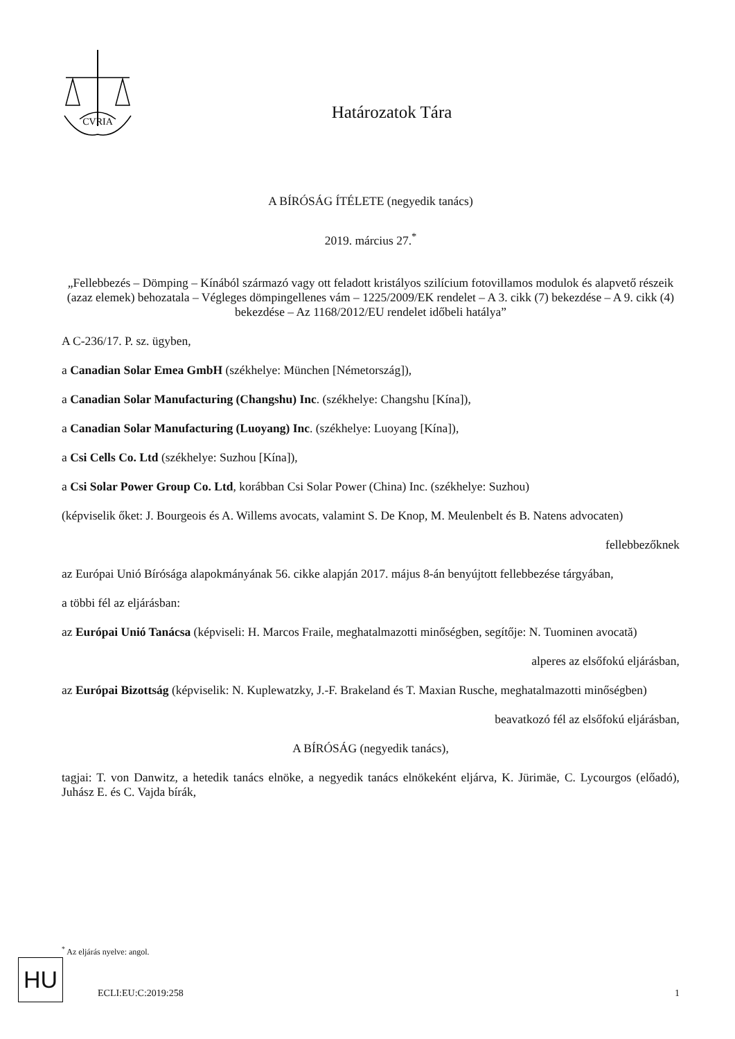CVRIA
Határozatok Tára
A BÍRÓSÁG ÍTÉLETE (negyedik tanács)
2019. március 27.<sup>*</sup>
„Fellebbezés – Dömping – Kínából származó vagy ott feladott kristályos szilícium fotovillamos modulok és alapvető részeik (azaz elemek) behozatala – Végleges dömpingellenes vám – 1225/2009/EK rendelet – A 3. cikk (7) bekezdése – A 9. cikk (4) bekezdése – Az 1168/2012/EU rendelet időbeli hatálya”
A C-236/17. P. sz. ügyben,
a Canadian Solar Emea GmbH (székhelye: München [Németország]),
a Canadian Solar Manufacturing (Changshu) Inc. (székhelye: Changshu [Kína]),
a Canadian Solar Manufacturing (Luoyang) Inc. (székhelye: Luoyang [Kína]),
a Csi Cells Co. Ltd (székhelye: Suzhou [Kína]),
a Csi Solar Power Group Co. Ltd, korábban Csi Solar Power (China) Inc. (székhelye: Suzhou)
(képviselik őket: J. Bourgeois és A. Willems avocats, valamint S. De Knop, M. Meulenbelt és B. Natens advocaten)
fellebbezőknek
az Európai Unió Bírósága alapokmányának 56. cikke alapján 2017. május 8-án benyújtott fellebbezése tárgyában,
a többi fél az eljárásban:
az Európai Unió Tanácsa (képviseli: H. Marcos Fraile, meghatalmazotti minőségben, segítője: N. Tuominen avocată)
alperes az elsőfokú eljárásban,
az Európai Bizottság (képviselik: N. Kuplewatzky, J.-F. Brakeland és T. Maxian Rusche, meghatalmazotti minőségben)
beavatkozó fél az elsőfokú eljárásban,
A BÍRÓSÁG (negyedik tanács),
tagjai: T. von Danwitz, a hetedik tanács elnöke, a negyedik tanács elnökeként eljárva, K. Jürimäe, C. Lycourgos (előadó), Juhász E. és C. Vajda bírák,
<sup>*</sup> Az eljárás nyelve: angol.
HU
ECLI:EU:C:2019:258 1